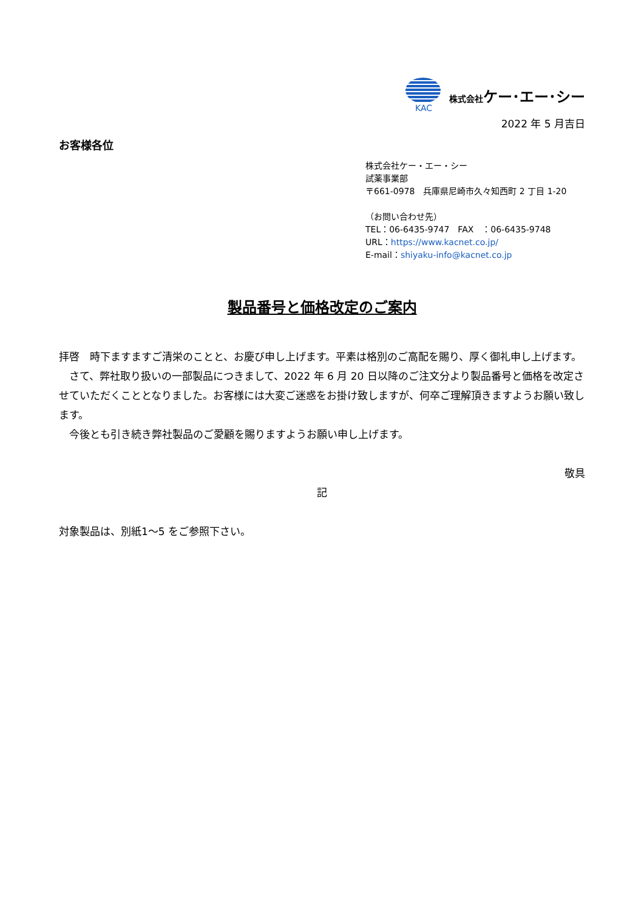KAC 株式会社ケー･エー･シー
2022 年 5 月吉日
お客様各位
株式会社ケー・エー・シー
試薬事業部
〒661-0978　兵庫県尼崎市久々知西町 2 丁目 1-20
（お問い合わせ先）
TEL：06-6435-9747　FAX　：06-6435-9748
URL：https://www.kacnet.co.jp/
E-mail：shiyaku-info@kacnet.co.jp
製品番号と価格改定のご案内
拝啓　時下ますますご清栄のことと、お慶び申し上げます。平素は格別のご高配を賜り、厚く御礼申し上げます。
　さて、弊社取り扱いの一部製品につきまして、2022 年 6 月 20 日以降のご注文分より製品番号と価格を改定させていただくこととなりました。お客様には大変ご迷惑をお掛け致しますが、何卒ご理解頂きますようお願い致します。
　今後とも引き続き弊社製品のご愛顧を賜りますようお願い申し上げます。
敬具
記
対象製品は、別紙1～5 をご参照下さい。